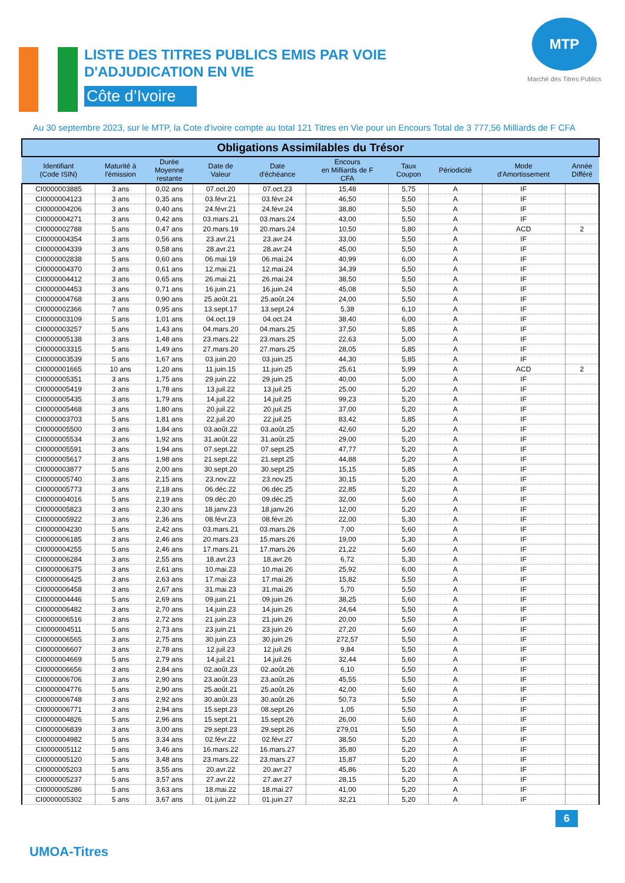LISTE DES TITRES PUBLICS EMIS PAR VOIE
D'ADJUDICATION EN VIE
Côte d’Ivoire
MTP
Marché des Titres Publics
Au 30 septembre 2023, sur le MTP, la Cote d'ivoire compte au total 121 Titres en Vie pour un Encours Total de 3 777,56 Milliards de F CFA
| Obligations Assimilables du Trésor | | | | | | | | | |
| --- | --- | --- | --- | --- | --- | --- | --- | --- | --- |
| Identifiant (Code ISIN) | Maturité à l'émission | Durée Moyenne restante | Date de Valeur | Date d'échéance | Encours en Milliards de F CFA | Taux Coupon | Périodicité | Mode d'Amortissement | Année Différé |
| CI0000003885 | 3 ans | 0,02 ans | 07.oct.20 | 07.oct.23 | 15,48 | 5,75 | A | IF | |
| CI0000004123 | 3 ans | 0,35 ans | 03.févr.21 | 03.févr.24 | 46,50 | 5,50 | A | IF | |
| CI0000004206 | 3 ans | 0,40 ans | 24.févr.21 | 24.févr.24 | 38,80 | 5,50 | A | IF | |
| CI0000004271 | 3 ans | 0,42 ans | 03.mars.21 | 03.mars.24 | 43,00 | 5,50 | A | IF | |
| CI0000002788 | 5 ans | 0,47 ans | 20.mars.19 | 20.mars.24 | 10,50 | 5,80 | A | ACD | 2 |
| CI0000004354 | 3 ans | 0,56 ans | 23.avr.21 | 23.avr.24 | 33,00 | 5,50 | A | IF | |
| CI0000004339 | 3 ans | 0,58 ans | 28.avr.21 | 28.avr.24 | 45,00 | 5,50 | A | IF | |
| CI0000002838 | 5 ans | 0,60 ans | 06.mai.19 | 06.mai.24 | 40,99 | 6,00 | A | IF | |
| CI0000004370 | 3 ans | 0,61 ans | 12.mai.21 | 12.mai.24 | 34,39 | 5,50 | A | IF | |
| CI0000004412 | 3 ans | 0,65 ans | 26.mai.21 | 26.mai.24 | 38,50 | 5,50 | A | IF | |
| CI0000004453 | 3 ans | 0,71 ans | 16.juin.21 | 16.juin.24 | 45,08 | 5,50 | A | IF | |
| CI0000004768 | 3 ans | 0,90 ans | 25.août.21 | 25.août.24 | 24,00 | 5,50 | A | IF | |
| CI0000002366 | 7 ans | 0,95 ans | 13.sept.17 | 13.sept.24 | 5,38 | 6,10 | A | IF | |
| CI0000003109 | 5 ans | 1,01 ans | 04.oct.19 | 04.oct.24 | 38,40 | 6,00 | A | IF | |
| CI0000003257 | 5 ans | 1,43 ans | 04.mars.20 | 04.mars.25 | 37,50 | 5,85 | A | IF | |
| CI0000005138 | 3 ans | 1,48 ans | 23.mars.22 | 23.mars.25 | 22,63 | 5,00 | A | IF | |
| CI0000003315 | 5 ans | 1,49 ans | 27.mars.20 | 27.mars.25 | 28,05 | 5,85 | A | IF | |
| CI0000003539 | 5 ans | 1,67 ans | 03.juin.20 | 03.juin.25 | 44,30 | 5,85 | A | IF | |
| CI0000001665 | 10 ans | 1,20 ans | 11.juin.15 | 11.juin.25 | 25,61 | 5,99 | A | ACD | 2 |
| CI0000005351 | 3 ans | 1,75 ans | 29.juin.22 | 29.juin.25 | 40,00 | 5,00 | A | IF | |
| CI0000005419 | 3 ans | 1,78 ans | 13.juil.22 | 13.juil.25 | 25,00 | 5,20 | A | IF | |
| CI0000005435 | 3 ans | 1,79 ans | 14.juil.22 | 14.juil.25 | 99,23 | 5,20 | A | IF | |
| CI0000005468 | 3 ans | 1,80 ans | 20.juil.22 | 20.juil.25 | 37,00 | 5,20 | A | IF | |
| CI0000003703 | 5 ans | 1,81 ans | 22.juil.20 | 22.juil.25 | 83,42 | 5,85 | A | IF | |
| CI0000005500 | 3 ans | 1,84 ans | 03.août.22 | 03.août.25 | 42,60 | 5,20 | A | IF | |
| CI0000005534 | 3 ans | 1,92 ans | 31.août.22 | 31.août.25 | 29,00 | 5,20 | A | IF | |
| CI0000005591 | 3 ans | 1,94 ans | 07.sept.22 | 07.sept.25 | 47,77 | 5,20 | A | IF | |
| CI0000005617 | 3 ans | 1,98 ans | 21.sept.22 | 21.sept.25 | 44,88 | 5,20 | A | IF | |
| CI0000003877 | 5 ans | 2,00 ans | 30.sept.20 | 30.sept.25 | 15,15 | 5,85 | A | IF | |
| CI0000005740 | 3 ans | 2,15 ans | 23.nov.22 | 23.nov.25 | 30,15 | 5,20 | A | IF | |
| CI0000005773 | 3 ans | 2,18 ans | 06.déc.22 | 06.déc.25 | 22,85 | 5,20 | A | IF | |
| CI0000004016 | 5 ans | 2,19 ans | 09.déc.20 | 09.déc.25 | 32,00 | 5,60 | A | IF | |
| CI0000005823 | 3 ans | 2,30 ans | 18.janv.23 | 18.janv.26 | 12,00 | 5,20 | A | IF | |
| CI0000005922 | 3 ans | 2,36 ans | 08.févr.23 | 08.févr.26 | 22,00 | 5,30 | A | IF | |
| CI0000004230 | 5 ans | 2,42 ans | 03.mars.21 | 03.mars.26 | 7,00 | 5,60 | A | IF | |
| CI0000006185 | 3 ans | 2,46 ans | 20.mars.23 | 15.mars.26 | 19,00 | 5,30 | A | IF | |
| CI0000004255 | 5 ans | 2,46 ans | 17.mars.21 | 17.mars.26 | 21,22 | 5,60 | A | IF | |
| CI0000006284 | 3 ans | 2,55 ans | 18.avr.23 | 18.avr.26 | 6,72 | 5,30 | A | IF | |
| CI0000006375 | 3 ans | 2,61 ans | 10.mai.23 | 10.mai.26 | 25,92 | 6,00 | A | IF | |
| CI0000006425 | 3 ans | 2,63 ans | 17.mai.23 | 17.mai.26 | 15,82 | 5,50 | A | IF | |
| CI0000006458 | 3 ans | 2,67 ans | 31.mai.23 | 31.mai.26 | 5,70 | 5,50 | A | IF | |
| CI0000004446 | 5 ans | 2,69 ans | 09.juin.21 | 09.juin.26 | 38,25 | 5,60 | A | IF | |
| CI0000006482 | 3 ans | 2,70 ans | 14.juin.23 | 14.juin.26 | 24,64 | 5,50 | A | IF | |
| CI0000006516 | 3 ans | 2,72 ans | 21.juin.23 | 21.juin.26 | 20,00 | 5,50 | A | IF | |
| CI0000004511 | 5 ans | 2,73 ans | 23.juin.21 | 23.juin.26 | 27,20 | 5,60 | A | IF | |
| CI0000006565 | 3 ans | 2,75 ans | 30.juin.23 | 30.juin.26 | 272,57 | 5,50 | A | IF | |
| CI0000006607 | 3 ans | 2,78 ans | 12.juil.23 | 12.juil.26 | 9,84 | 5,50 | A | IF | |
| CI0000004669 | 5 ans | 2,79 ans | 14.juil.21 | 14.juil.26 | 32,44 | 5,60 | A | IF | |
| CI0000006656 | 3 ans | 2,84 ans | 02.août.23 | 02.août.26 | 6,10 | 5,50 | A | IF | |
| CI0000006706 | 3 ans | 2,90 ans | 23.août.23 | 23.août.26 | 45,55 | 5,50 | A | IF | |
| CI0000004776 | 5 ans | 2,90 ans | 25.août.21 | 25.août.26 | 42,00 | 5,60 | A | IF | |
| CI0000006748 | 3 ans | 2,92 ans | 30.août.23 | 30.août.26 | 50,73 | 5,50 | A | IF | |
| CI0000006771 | 3 ans | 2,94 ans | 15.sept.23 | 08.sept.26 | 1,05 | 5,50 | A | IF | |
| CI0000004826 | 5 ans | 2,96 ans | 15.sept.21 | 15.sept.26 | 26,00 | 5,60 | A | IF | |
| CI0000006839 | 3 ans | 3,00 ans | 29.sept.23 | 29.sept.26 | 279,01 | 5,50 | A | IF | |
| CI0000004982 | 5 ans | 3,34 ans | 02.févr.22 | 02.févr.27 | 38,50 | 5,20 | A | IF | |
| CI0000005112 | 5 ans | 3,46 ans | 16.mars.22 | 16.mars.27 | 35,80 | 5,20 | A | IF | |
| CI0000005120 | 5 ans | 3,48 ans | 23.mars.22 | 23.mars.27 | 15,87 | 5,20 | A | IF | |
| CI0000005203 | 5 ans | 3,55 ans | 20.avr.22 | 20.avr.27 | 45,86 | 5,20 | A | IF | |
| CI0000005237 | 5 ans | 3,57 ans | 27.avr.22 | 27.avr.27 | 28,15 | 5,20 | A | IF | |
| CI0000005286 | 5 ans | 3,63 ans | 18.mai.22 | 18.mai.27 | 41,00 | 5,20 | A | IF | |
| CI0000005302 | 5 ans | 3,67 ans | 01.juin.22 | 01.juin.27 | 32,21 | 5,20 | A | IF | |
6
UMOA-Titres